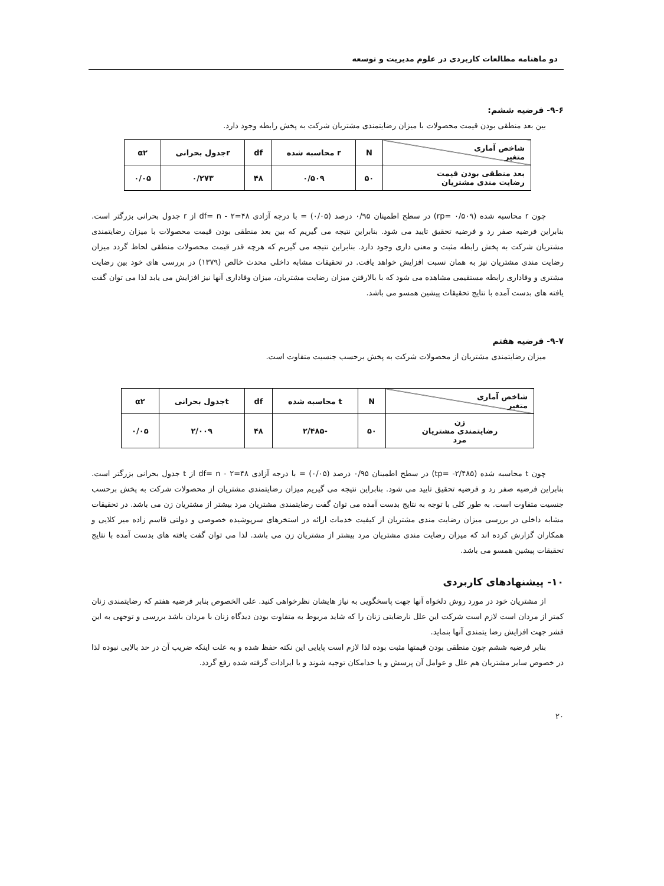دو ماهنامه مطالعات کاربردی در علوم مدیریت و توسعه
۹-۶- فرضیه ششم:
بین بعد منطقی بودن قیمت محصولات با میزان رضایتمندی مشتریان شرکت به پخش رابطه وجود دارد.
| شاخص آماری متغیر | N | r محاسبه شده | df | rجدول بحرانی | α۲ |
| --- | --- | --- | --- | --- | --- |
| بعد منطقی بودن قیمت رضایت مندی مشتریان | ۵۰ | ۰/۵۰۹ | ۴۸ | ۰/۲۷۳ | ۰/۰۵ |
چون r محاسبه شده (۰/۵۰۹ =rp) در سطح اطمینان ۰/۹۵ درصد (۰/۰۵) = با درجه آزادی ۴۸=۲ - df= n از r جدول بحرانی بزرگتر است. بنابراین فرضیه صفر رد و فرضیه تحقیق تایید می شود. بنابراین نتیجه می گیریم که بین بعد منطقی بودن قیمت محصولات با میزان رضایتمندی مشتریان شرکت به پخش رابطه مثبت و معنی داری وجود دارد. بنابراین نتیجه می گیریم که هرچه قدر قیمت محصولات منطقی لحاظ گردد میزان رضایت مندی مشتریان نیز به همان نسبت افزایش خواهد یافت. در تحقیقات مشابه داخلی محدث خالص (۱۳۷۹) در بررسی های خود بین رضایت مشتری و وفاداری رابطه مستقیمی مشاهده می شود که با بالارفتن میزان رضایت مشتریان، میزان وفاداری آنها نیز افزایش می یابد لذا می توان گفت یافته های بدست آمده با نتایج تحقیقات پیشین همسو می باشد.
۹-۷- فرضیه هفتم
میزان رضایتمندی مشتریان از محصولات شرکت به پخش برحسب جنسیت متفاوت است.
| شاخص آماری متغیر | N | t محاسبه شده | df | tجدول بحرانی | α۲ |
| --- | --- | --- | --- | --- | --- |
| زن رضایتمندی مشتریان مرد | ۵۰ | -۲/۴۸۵ | ۴۸ | ۲/۰۰۹ | ۰/۰۵ |
چون t محاسبه شده (۲/۴۸۵- =tp) در سطح اطمینان ۰/۹۵ درصد (۰/۰۵) = با درجه آزادی ۴۸=۲ - df= n از t جدول بحرانی بزرگتر است. بنابراین فرضیه صفر رد و فرضیه تحقیق تایید می شود. بنابراین نتیجه می گیریم میزان رضایتمندی مشتریان از محصولات شرکت به پخش برحسب جنسیت متفاوت است. به طور کلی با توجه به نتایج بدست آمده می توان گفت رضایتمندی مشتریان مرد بیشتر از مشتریان زن می باشد. در تحقیقات مشابه داخلی در بررسی میزان رضایت مندی مشتریان از کیفیت خدمات ارائه در استخرهای سرپوشیده خصوصی و دولتی قاسم زاده میر کلایی و همکاران گزارش کرده اند که میزان رضایت مندی مشتریان مرد بیشتر از مشتریان زن می باشد. لذا می توان گفت یافته های بدست آمده با نتایج تحقیقات پیشین همسو می باشد.
۱۰- پیشنهادهای کاربردی
از مشتریان خود در مورد روش دلخواه آنها جهت پاسخگویی به نیاز هایشان نظرخواهی کنید. علی الخصوص بنابر فرضیه هفتم که رضایتمندی زنان کمتر از مردان است لازم است شرکت این علل نارضایتی زنان را که شاید مربوط به متفاوت بودن دیدگاه زنان با مردان باشد بررسی و توجهی به این قشر جهت افزایش رضا یتمندی آنها بنماید.
بنابر فرضیه ششم چون منطقی بودن قیمتها مثبت بوده لذا لازم است پایایی این نکته حفظ شده و به علت اینکه ضریب آن در حد بالایی نبوده لذا در خصوص سایر مشتریان هم علل و عوامل آن پرسش و یا حدامکان توجیه شوند و یا ایرادات گرفته شده رفع گردد.
۲۰